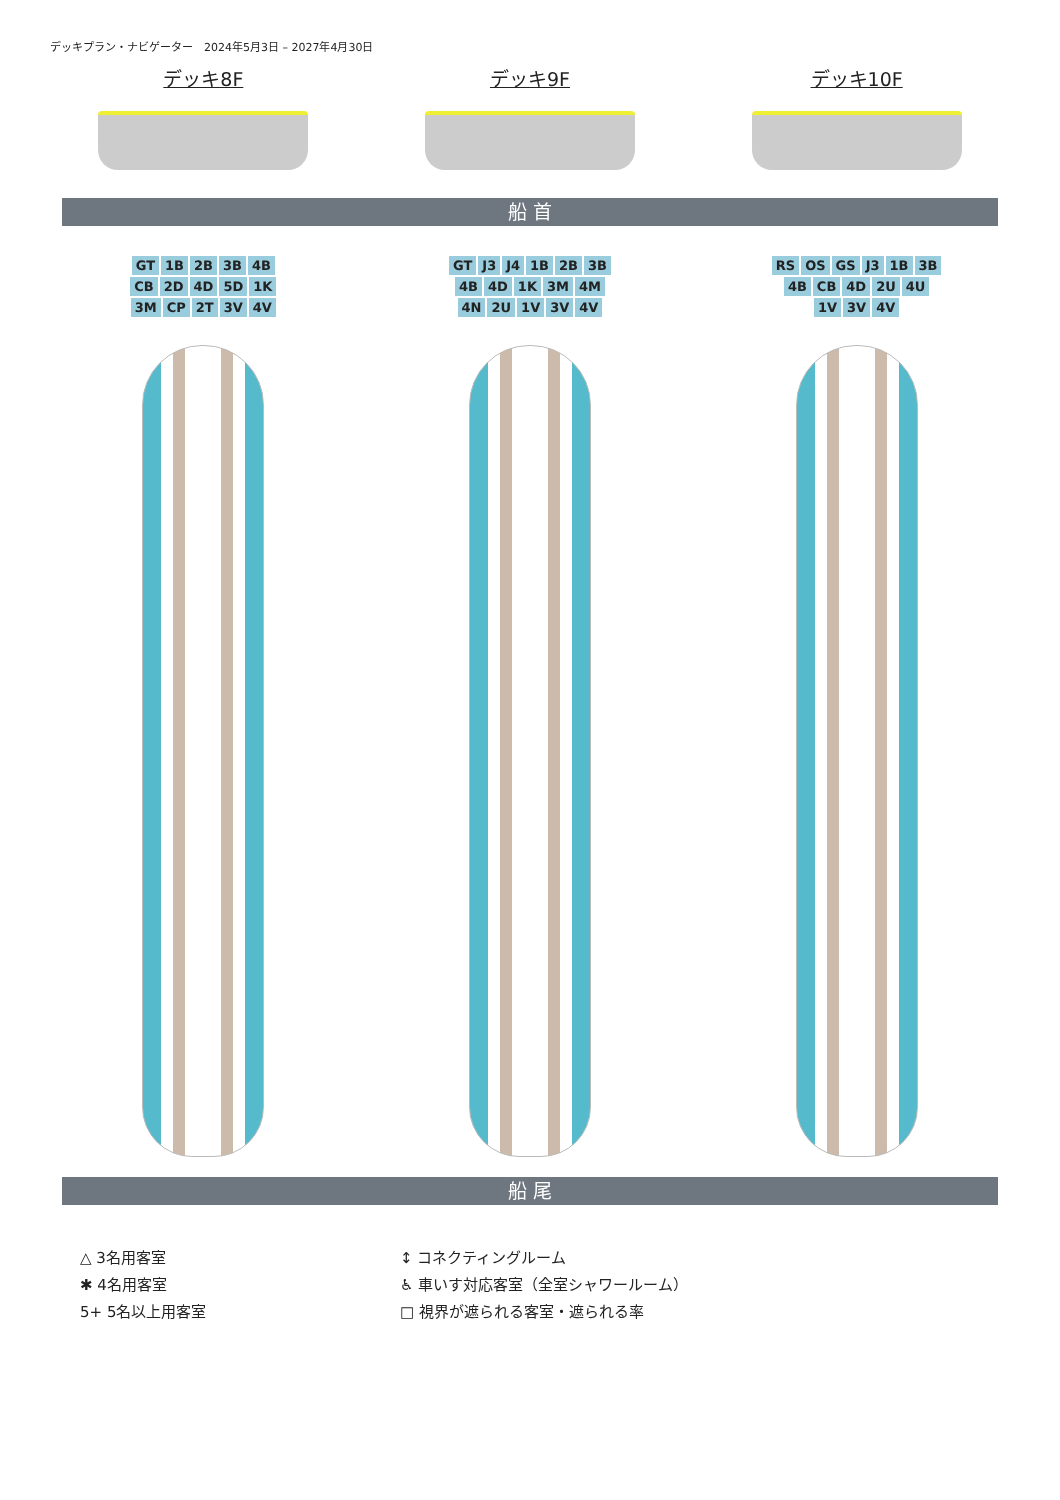デッキプラン・ナビゲーター　2024年5月3日 – 2027年4月30日
デッキ8F デッキ9F デッキ10F
船 首
GT 1B 2B 3B 4B CB 2D 4D 5D 1K 3M CP 2T 3V 4V
GT J3 J4 1B 2B 3B 4B 4D 1K 3M 4M 4N 2U 1V 3V 4V
RS OS GS J3 1B 3B 4B CB 4D 2U 4U 1V 3V 4V
船 尾
△ 3名用客室
✱ 4名用客室
5+ 5名以上用客室
↕ コネクティングルーム
♿ 車いす対応客室（全室シャワールーム）
□ 視界が遮られる客室・遮られる率